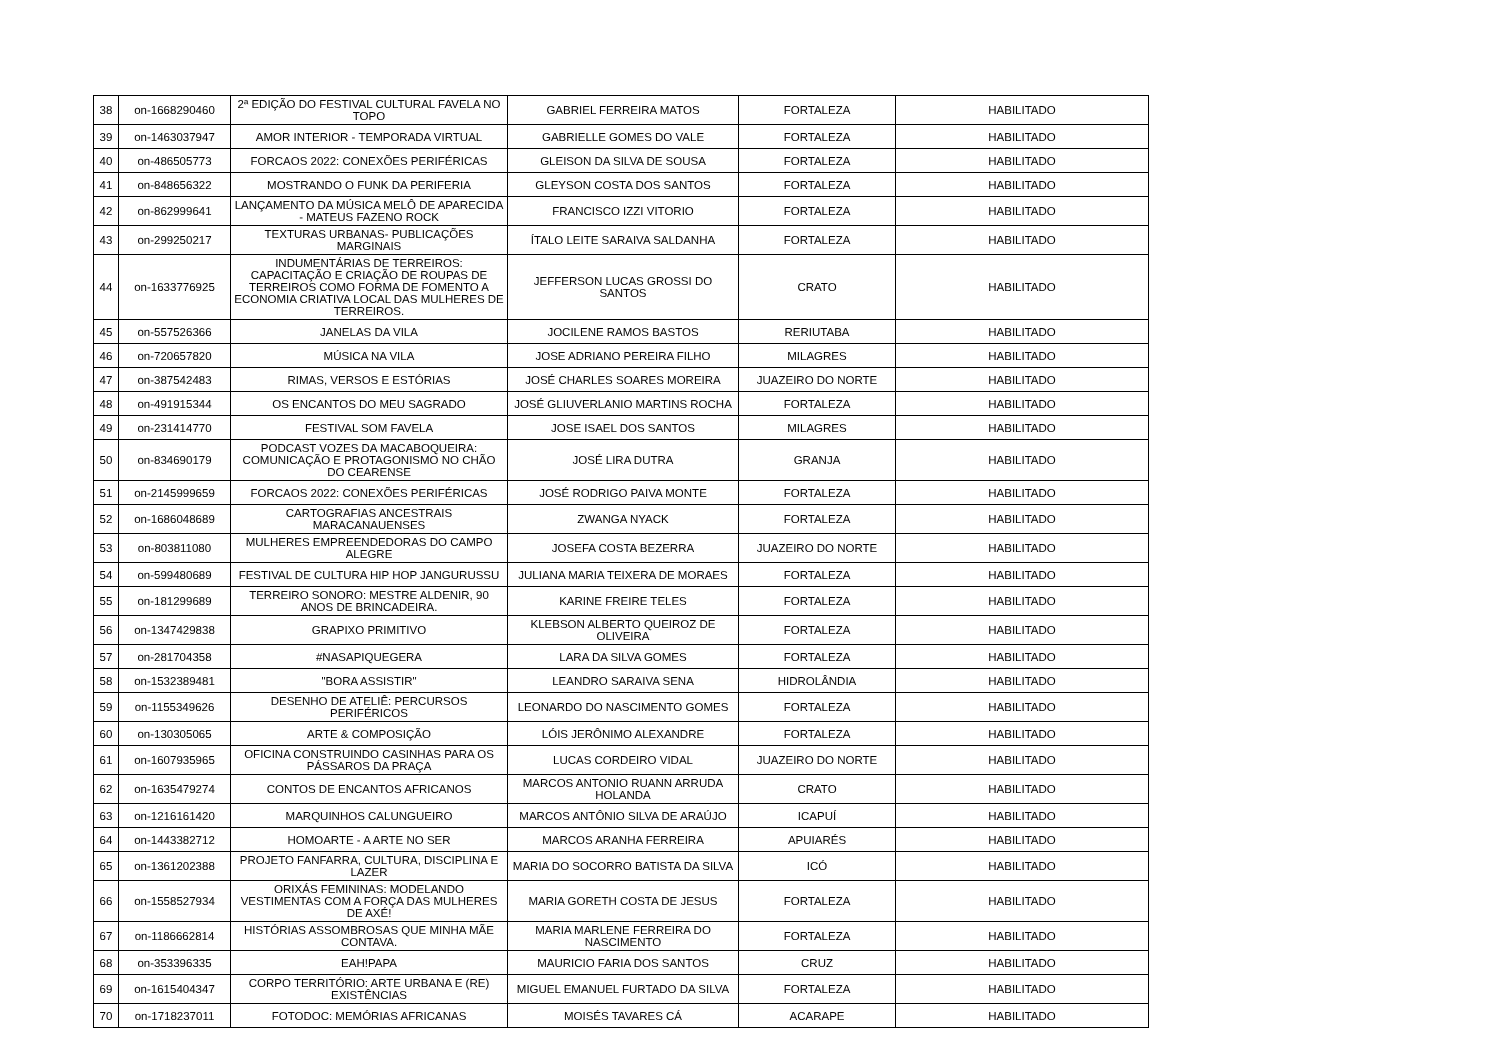| 38 | on-1668290460 | 2ª EDIÇÃO DO FESTIVAL CULTURAL FAVELA NO TOPO | GABRIEL FERREIRA MATOS | FORTALEZA | HABILITADO |
| 39 | on-1463037947 | AMOR INTERIOR - TEMPORADA VIRTUAL | GABRIELLE GOMES DO VALE | FORTALEZA | HABILITADO |
| 40 | on-486505773 | FORCAOS 2022: CONEXÕES PERIFÉRICAS | GLEISON DA SILVA DE SOUSA | FORTALEZA | HABILITADO |
| 41 | on-848656322 | MOSTRANDO O FUNK DA PERIFERIA | GLEYSON COSTA DOS SANTOS | FORTALEZA | HABILITADO |
| 42 | on-862999641 | LANÇAMENTO DA MÚSICA MELÔ DE APARECIDA - MATEUS FAZENO ROCK | FRANCISCO IZZI VITORIO | FORTALEZA | HABILITADO |
| 43 | on-299250217 | TEXTURAS URBANAS- PUBLICAÇÕES MARGINAIS | ÍTALO LEITE SARAIVA SALDANHA | FORTALEZA | HABILITADO |
| 44 | on-1633776925 | INDUMENTÁRIAS DE TERREIROS: CAPACITAÇÃO E CRIAÇÃO DE ROUPAS DE TERREIROS COMO FORMA DE FOMENTO A ECONOMIA CRIATIVA LOCAL DAS MULHERES DE TERREIROS. | JEFFERSON LUCAS GROSSI DO SANTOS | CRATO | HABILITADO |
| 45 | on-557526366 | JANELAS DA VILA | JOCILENE RAMOS BASTOS | RERIUTABA | HABILITADO |
| 46 | on-720657820 | MÚSICA NA VILA | JOSE ADRIANO PEREIRA FILHO | MILAGRES | HABILITADO |
| 47 | on-387542483 | RIMAS, VERSOS E ESTÓRIAS | JOSÉ CHARLES SOARES MOREIRA | JUAZEIRO DO NORTE | HABILITADO |
| 48 | on-491915344 | OS ENCANTOS DO MEU SAGRADO | JOSÉ GLIUVERLANIO MARTINS ROCHA | FORTALEZA | HABILITADO |
| 49 | on-231414770 | FESTIVAL SOM FAVELA | JOSE ISAEL DOS SANTOS | MILAGRES | HABILITADO |
| 50 | on-834690179 | PODCAST VOZES DA MACABOQUEIRA: COMUNICAÇÃO E PROTAGONISMO NO CHÃO DO CEARENSE | JOSÉ LIRA DUTRA | GRANJA | HABILITADO |
| 51 | on-2145999659 | FORCAOS 2022: CONEXÕES PERIFÉRICAS | JOSÉ RODRIGO PAIVA MONTE | FORTALEZA | HABILITADO |
| 52 | on-1686048689 | CARTOGRAFIAS ANCESTRAIS MARACANAUENSES | ZWANGA NYACK | FORTALEZA | HABILITADO |
| 53 | on-803811080 | MULHERES EMPREENDEDORAS DO CAMPO ALEGRE | JOSEFA COSTA BEZERRA | JUAZEIRO DO NORTE | HABILITADO |
| 54 | on-599480689 | FESTIVAL DE CULTURA HIP HOP JANGURUSSU | JULIANA MARIA TEIXERA DE MORAES | FORTALEZA | HABILITADO |
| 55 | on-181299689 | TERREIRO SONORO: MESTRE ALDENIR, 90 ANOS DE BRINCADEIRA. | KARINE FREIRE TELES | FORTALEZA | HABILITADO |
| 56 | on-1347429838 | GRAPIXO PRIMITIVO | KLEBSON ALBERTO QUEIROZ DE OLIVEIRA | FORTALEZA | HABILITADO |
| 57 | on-281704358 | #NASAPIQUEGERA | LARA DA SILVA GOMES | FORTALEZA | HABILITADO |
| 58 | on-1532389481 | "BORA ASSISTIR" | LEANDRO SARAIVA SENA | HIDROLÂNDIA | HABILITADO |
| 59 | on-1155349626 | DESENHO DE ATELIÊ: PERCURSOS PERIFÉRICOS | LEONARDO DO NASCIMENTO GOMES | FORTALEZA | HABILITADO |
| 60 | on-130305065 | ARTE & COMPOSIÇÃO | LÓIS JERÔNIMO ALEXANDRE | FORTALEZA | HABILITADO |
| 61 | on-1607935965 | OFICINA CONSTRUINDO CASINHAS PARA OS PÁSSAROS DA PRAÇA | LUCAS CORDEIRO VIDAL | JUAZEIRO DO NORTE | HABILITADO |
| 62 | on-1635479274 | CONTOS DE ENCANTOS AFRICANOS | MARCOS ANTONIO RUANN ARRUDA HOLANDA | CRATO | HABILITADO |
| 63 | on-1216161420 | MARQUINHOS CALUNGUEIRO | MARCOS ANTÔNIO SILVA DE ARAÚJO | ICAPUÍ | HABILITADO |
| 64 | on-1443382712 | HOMOARTE - A ARTE NO SER | MARCOS ARANHA FERREIRA | APUIARÉS | HABILITADO |
| 65 | on-1361202388 | PROJETO FANFARRA, CULTURA, DISCIPLINA E LAZER | MARIA DO SOCORRO BATISTA DA SILVA | ICÓ | HABILITADO |
| 66 | on-1558527934 | ORIXÁS FEMININAS: MODELANDO VESTIMENTAS COM A FORÇA DAS MULHERES DE AXÉ! | MARIA GORETH COSTA DE JESUS | FORTALEZA | HABILITADO |
| 67 | on-1186662814 | HISTÓRIAS ASSOMBROSAS QUE MINHA MÃE CONTAVA. | MARIA MARLENE FERREIRA DO NASCIMENTO | FORTALEZA | HABILITADO |
| 68 | on-353396335 | EAH!PAPA | MAURICIO FARIA DOS SANTOS | CRUZ | HABILITADO |
| 69 | on-1615404347 | CORPO TERRITÓRIO: ARTE URBANA E (RE) EXISTÊNCIAS | MIGUEL EMANUEL FURTADO DA SILVA | FORTALEZA | HABILITADO |
| 70 | on-1718237011 | FOTODOC: MEMÓRIAS AFRICANAS | MOISÉS TAVARES CÁ | ACARAPE | HABILITADO |